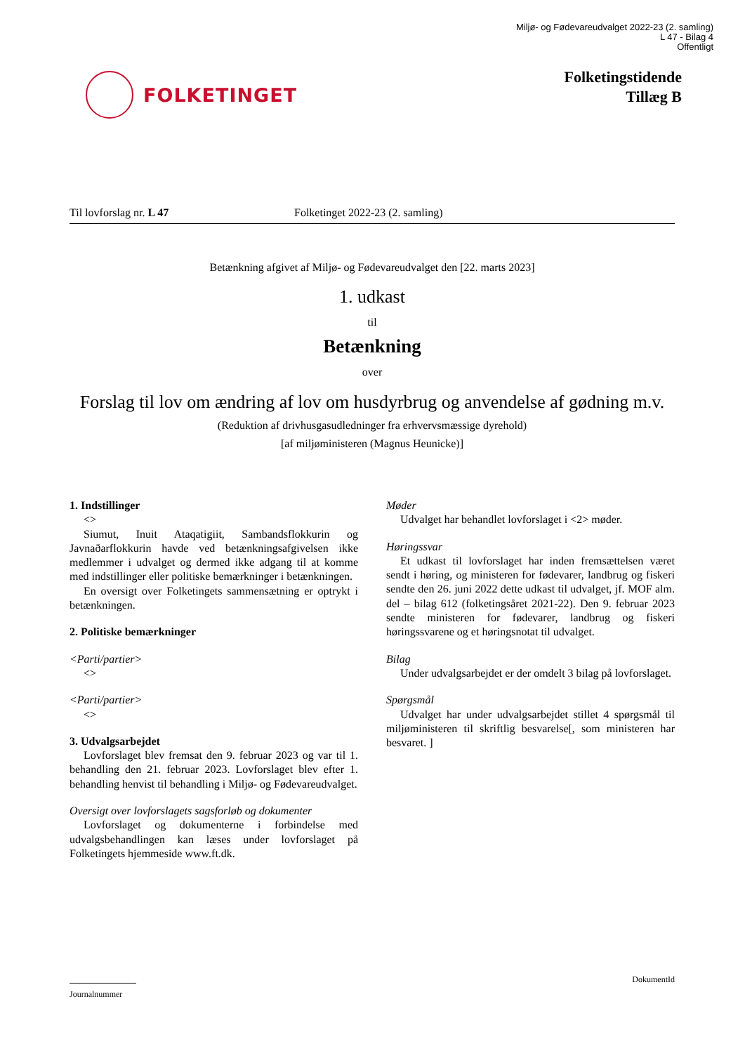Miljø- og Fødevareudvalget 2022-23 (2. samling)
L 47 - Bilag 4
Offentligt
FOLKETINGET
Folketingstidende
Tillæg B
Til lovforslag nr. L 47 Folketinget 2022-23 (2. samling)
Betænkning afgivet af Miljø- og Fødevareudvalget den [22. marts 2023]
1. udkast
til
Betænkning
over
Forslag til lov om ændring af lov om husdyrbrug og anvendelse af gødning m.v.
(Reduktion af drivhusgasudledninger fra erhvervsmæssige dyrehold)
[af miljøministeren (Magnus Heunicke)]
1. Indstillinger
<>
Siumut, Inuit Ataqatigiit, Sambandsflokkurin og Javnaðarflokkurin havde ved betænkningsafgivelsen ikke medlemmer i udvalget og dermed ikke adgang til at komme med indstillinger eller politiske bemærkninger i betænkningen.
En oversigt over Folketingets sammensætning er optrykt i betænkningen.
2. Politiske bemærkninger
<Parti/partier>
<>
<Parti/partier>
<>
3. Udvalgsarbejdet
Lovforslaget blev fremsat den 9. februar 2023 og var til 1. behandling den 21. februar 2023. Lovforslaget blev efter 1. behandling henvist til behandling i Miljø- og Fødevareudvalget.
Oversigt over lovforslagets sagsforløb og dokumenter
Lovforslaget og dokumenterne i forbindelse med udvalgsbehandlingen kan læses under lovforslaget på Folketingets hjemmeside www.ft.dk.
Møder
Udvalget har behandlet lovforslaget i <2> møder.
Høringssvar
Et udkast til lovforslaget har inden fremsættelsen været sendt i høring, og ministeren for fødevarer, landbrug og fiskeri sendte den 26. juni 2022 dette udkast til udvalget, jf. MOF alm. del – bilag 612 (folketingsåret 2021-22). Den 9. februar 2023 sendte ministeren for fødevarer, landbrug og fiskeri høringssvarene og et høringsnotat til udvalget.
Bilag
Under udvalgsarbejdet er der omdelt 3 bilag på lovforslaget.
Spørgsmål
Udvalget har under udvalgsarbejdet stillet 4 spørgsmål til miljøministeren til skriftlig besvarelse[, som ministeren har besvaret. ]
DokumentId
Journalnummer